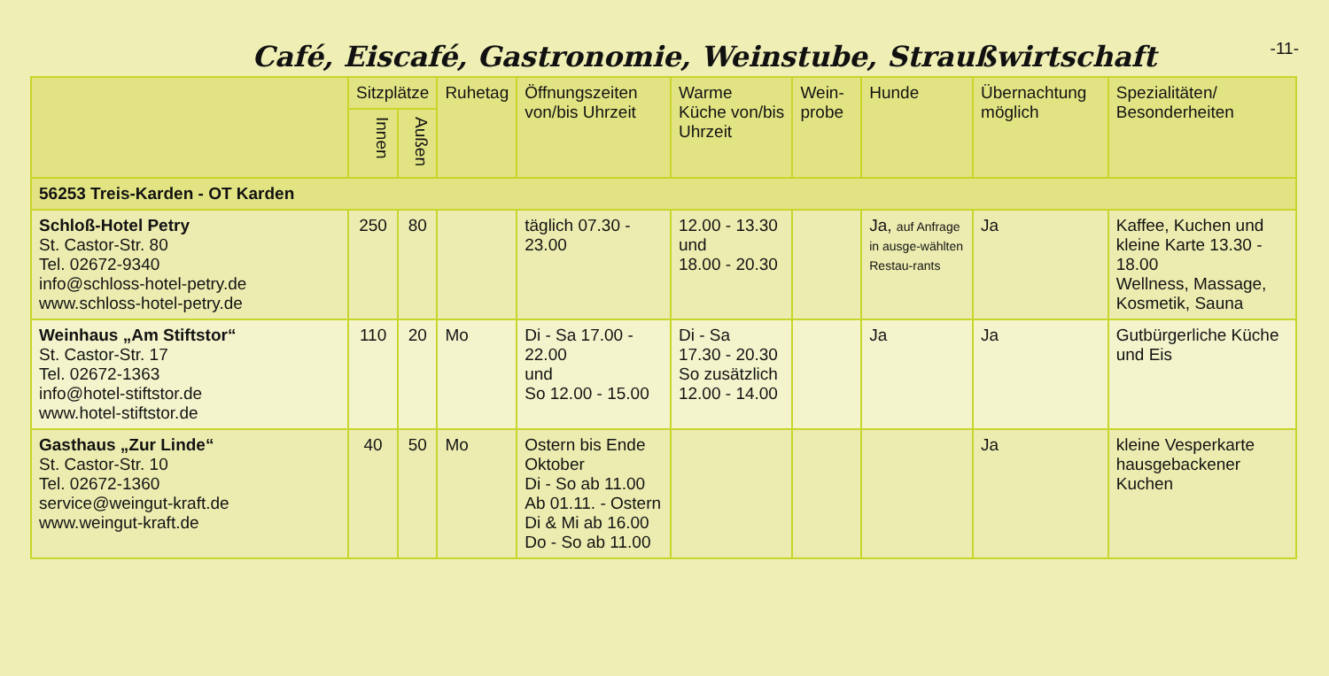Café, Eiscafé, Gastronomie, Weinstube, Straußwirtschaft
-11-
| | Sitzplätze | | Ruhetag | Öffnungszeiten von/bis Uhrzeit | Warme Küche von/bis Uhrzeit | Wein-probe | Hunde | Übernachtung möglich | Spezialitäten/ Besonderheiten |
| --- | --- | --- | --- | --- | --- | --- | --- | --- | --- |
| | Innen | Außen | | | | | | | |
| 56253 Treis-Karden - OT Karden | | | | | | | | | |
| Schloß-Hotel Petry St. Castor-Str. 80 Tel. 02672-9340 info@schloss-hotel-petry.de www.schloss-hotel-petry.de | 250 | 80 | | täglich 07.30 - 23.00 | 12.00 - 13.30 und 18.00 - 20.30 | | Ja, auf Anfrage in ausge-wählten Restau-rants | Ja | Kaffee, Kuchen und kleine Karte 13.30 - 18.00 Wellness, Massage, Kosmetik, Sauna |
| Weinhaus „Am Stiftstor“ St. Castor-Str. 17 Tel. 02672-1363 info@hotel-stiftstor.de www.hotel-stiftstor.de | 110 | 20 | Mo | Di - Sa 17.00 - 22.00 und So 12.00 - 15.00 | Di - Sa 17.30 - 20.30 So zusätzlich 12.00 - 14.00 | | Ja | Ja | Gutbürgerliche Küche und Eis |
| Gasthaus „Zur Linde“ St. Castor-Str. 10 Tel. 02672-1360 service@weingut-kraft.de www.weingut-kraft.de | 40 | 50 | Mo | Ostern bis Ende Oktober Di - So ab 11.00 Ab 01.11. - Ostern Di & Mi ab 16.00 Do - So ab 11.00 | | | | Ja | kleine Vesperkarte hausgebackener Kuchen |